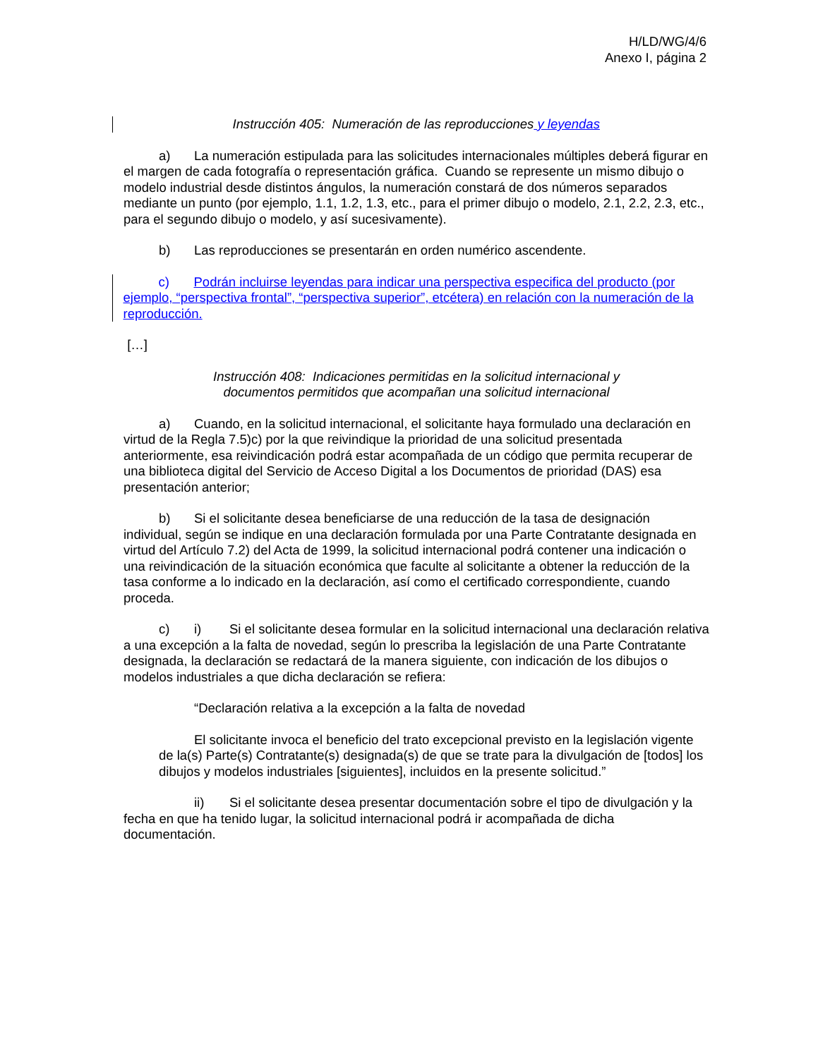H/LD/WG/4/6
Anexo I, página 2
Instrucción 405: Numeración de las reproducciones y leyendas
a) La numeración estipulada para las solicitudes internacionales múltiples deberá figurar en el margen de cada fotografía o representación gráfica. Cuando se represente un mismo dibujo o modelo industrial desde distintos ángulos, la numeración constará de dos números separados mediante un punto (por ejemplo, 1.1, 1.2, 1.3, etc., para el primer dibujo o modelo, 2.1, 2.2, 2.3, etc., para el segundo dibujo o modelo, y así sucesivamente).
b) Las reproducciones se presentarán en orden numérico ascendente.
c) Podrán incluirse leyendas para indicar una perspectiva especifica del producto (por ejemplo, “perspectiva frontal”, “perspectiva superior”, etcétera) en relación con la numeración de la reproducción.
[…]
Instrucción 408: Indicaciones permitidas en la solicitud internacional y
documentos permitidos que acompañan una solicitud internacional
a) Cuando, en la solicitud internacional, el solicitante haya formulado una declaración en virtud de la Regla 7.5)c) por la que reivindique la prioridad de una solicitud presentada anteriormente, esa reivindicación podrá estar acompañada de un código que permita recuperar de una biblioteca digital del Servicio de Acceso Digital a los Documentos de prioridad (DAS) esa presentación anterior;
b) Si el solicitante desea beneficiarse de una reducción de la tasa de designación individual, según se indique en una declaración formulada por una Parte Contratante designada en virtud del Artículo 7.2) del Acta de 1999, la solicitud internacional podrá contener una indicación o una reivindicación de la situación económica que faculte al solicitante a obtener la reducción de la tasa conforme a lo indicado en la declaración, así como el certificado correspondiente, cuando proceda.
c) i) Si el solicitante desea formular en la solicitud internacional una declaración relativa a una excepción a la falta de novedad, según lo prescriba la legislación de una Parte Contratante designada, la declaración se redactará de la manera siguiente, con indicación de los dibujos o modelos industriales a que dicha declaración se refiera:
“Declaración relativa a la excepción a la falta de novedad
El solicitante invoca el beneficio del trato excepcional previsto en la legislación vigente de la(s) Parte(s) Contratante(s) designada(s) de que se trate para la divulgación de [todos] los dibujos y modelos industriales [siguientes], incluidos en la presente solicitud.”
ii) Si el solicitante desea presentar documentación sobre el tipo de divulgación y la fecha en que ha tenido lugar, la solicitud internacional podrá ir acompañada de dicha documentación.